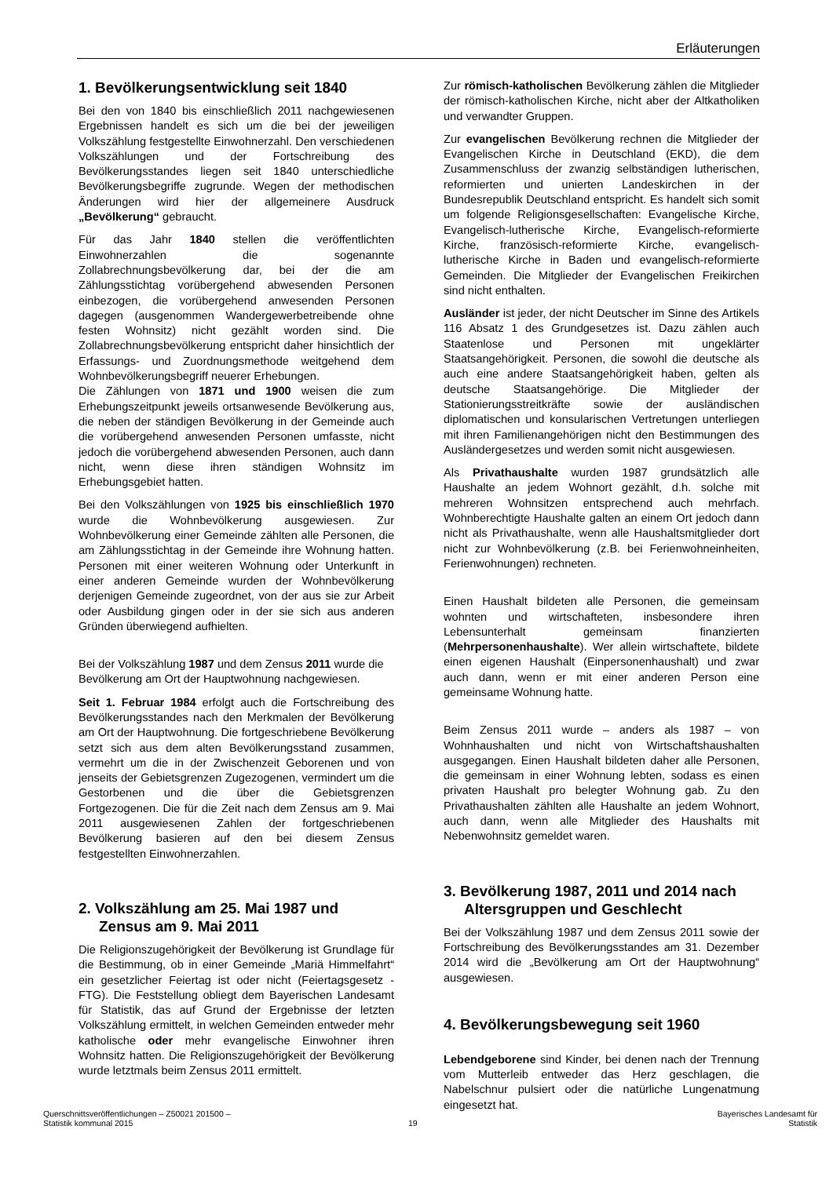Erläuterungen
1. Bevölkerungsentwicklung seit 1840
Bei den von 1840 bis einschließlich 2011 nachgewiesenen Ergebnissen handelt es sich um die bei der jeweiligen Volkszählung festgestellte Einwohnerzahl. Den verschiedenen Volkszählungen und der Fortschreibung des Bevölkerungsstandes liegen seit 1840 unterschiedliche Bevölkerungsbegriffe zugrunde. Wegen der methodischen Änderungen wird hier der allgemeinere Ausdruck „Bevölkerung“ gebraucht.
Für das Jahr 1840 stellen die veröffentlichten Einwohnerzahlen die sogenannte Zollabrechnungsbevölkerung dar, bei der die am Zählungsstichtag vorübergehend abwesenden Personen einbezogen, die vorübergehend anwesenden Personen dagegen (ausgenommen Wandergewerbetreibende ohne festen Wohnsitz) nicht gezählt worden sind. Die Zollabrechnungsbevölkerung entspricht daher hinsichtlich der Erfassungs- und Zuordnungsmethode weitgehend dem Wohnbevölkerungsbegriff neuerer Erhebungen.
Die Zählungen von 1871 und 1900 weisen die zum Erhebungszeitpunkt jeweils ortsanwesende Bevölkerung aus, die neben der ständigen Bevölkerung in der Gemeinde auch die vorübergehend anwesenden Personen umfasste, nicht jedoch die vorübergehend abwesenden Personen, auch dann nicht, wenn diese ihren ständigen Wohnsitz im Erhebungsgebiet hatten.
Bei den Volkszählungen von 1925 bis einschließlich 1970 wurde die Wohnbevölkerung ausgewiesen. Zur Wohnbevölkerung einer Gemeinde zählten alle Personen, die am Zählungsstichtag in der Gemeinde ihre Wohnung hatten. Personen mit einer weiteren Wohnung oder Unterkunft in einer anderen Gemeinde wurden der Wohnbevölkerung derjenigen Gemeinde zugeordnet, von der aus sie zur Arbeit oder Ausbildung gingen oder in der sie sich aus anderen Gründen überwiegend aufhielten.
Bei der Volkszählung 1987 und dem Zensus 2011 wurde die Bevölkerung am Ort der Hauptwohnung nachgewiesen.
Seit 1. Februar 1984 erfolgt auch die Fortschreibung des Bevölkerungsstandes nach den Merkmalen der Bevölkerung am Ort der Hauptwohnung. Die fortgeschriebene Bevölkerung setzt sich aus dem alten Bevölkerungsstand zusammen, vermehrt um die in der Zwischenzeit Geborenen und von jenseits der Gebietsgrenzen Zugezogenen, vermindert um die Gestorbenen und die über die Gebietsgrenzen Fortgezogenen. Die für die Zeit nach dem Zensus am 9. Mai 2011 ausgewiesenen Zahlen der fortgeschriebenen Bevölkerung basieren auf den bei diesem Zensus festgestellten Einwohnerzahlen.
2. Volkszählung am 25. Mai 1987 und Zensus am 9. Mai 2011
Die Religionszugehörigkeit der Bevölkerung ist Grundlage für die Bestimmung, ob in einer Gemeinde „Mariä Himmelfahrt“ ein gesetzlicher Feiertag ist oder nicht (Feiertagsgesetz - FTG). Die Feststellung obliegt dem Bayerischen Landesamt für Statistik, das auf Grund der Ergebnisse der letzten Volkszählung ermittelt, in welchen Gemeinden entweder mehr katholische oder mehr evangelische Einwohner ihren Wohnsitz hatten. Die Religionszugehörigkeit der Bevölkerung wurde letztmals beim Zensus 2011 ermittelt.
Zur römisch-katholischen Bevölkerung zählen die Mitglieder der römisch-katholischen Kirche, nicht aber der Altkatholiken und verwandter Gruppen.
Zur evangelischen Bevölkerung rechnen die Mitglieder der Evangelischen Kirche in Deutschland (EKD), die dem Zusammenschluss der zwanzig selbständigen lutherischen, reformierten und unierten Landeskirchen in der Bundesrepublik Deutschland entspricht. Es handelt sich somit um folgende Religionsgesellschaften: Evangelische Kirche, Evangelisch-lutherische Kirche, Evangelisch-reformierte Kirche, französisch-reformierte Kirche, evangelisch-lutherische Kirche in Baden und evangelisch-reformierte Gemeinden. Die Mitglieder der Evangelischen Freikirchen sind nicht enthalten.
Ausländer ist jeder, der nicht Deutscher im Sinne des Artikels 116 Absatz 1 des Grundgesetzes ist. Dazu zählen auch Staatenlose und Personen mit ungeklärter Staatsangehörigkeit. Personen, die sowohl die deutsche als auch eine andere Staatsangehörigkeit haben, gelten als deutsche Staatsangehörige. Die Mitglieder der Stationierungsstreitkräfte sowie der ausländischen diplomatischen und konsularischen Vertretungen unterliegen mit ihren Familienangehörigen nicht den Bestimmungen des Ausländergesetzes und werden somit nicht ausgewiesen.
Als Privathaushalte wurden 1987 grundsätzlich alle Haushalte an jedem Wohnort gezählt, d.h. solche mit mehreren Wohnsitzen entsprechend auch mehrfach. Wohnberechtigte Haushalte galten an einem Ort jedoch dann nicht als Privathaushalte, wenn alle Haushaltsmitglieder dort nicht zur Wohnbevölkerung (z.B. bei Ferienwohneinheiten, Ferienwohnungen) rechneten.
Einen Haushalt bildeten alle Personen, die gemeinsam wohnten und wirtschafteten, insbesondere ihren Lebensunterhalt gemeinsam finanzierten (Mehrpersonenhaushalte). Wer allein wirtschaftete, bildete einen eigenen Haushalt (Einpersonenhaushalt) und zwar auch dann, wenn er mit einer anderen Person eine gemeinsame Wohnung hatte.
Beim Zensus 2011 wurde – anders als 1987 – von Wohnhaushalten und nicht von Wirtschaftshaushalten ausgegangen. Einen Haushalt bildeten daher alle Personen, die gemeinsam in einer Wohnung lebten, sodass es einen privaten Haushalt pro belegter Wohnung gab. Zu den Privathaushalten zählten alle Haushalte an jedem Wohnort, auch dann, wenn alle Mitglieder des Haushalts mit Nebenwohnsitz gemeldet waren.
3. Bevölkerung 1987, 2011 und 2014 nach Altersgruppen und Geschlecht
Bei der Volkszählung 1987 und dem Zensus 2011 sowie der Fortschreibung des Bevölkerungsstandes am 31. Dezember 2014 wird die „Bevölkerung am Ort der Hauptwohnung“ ausgewiesen.
4. Bevölkerungsbewegung seit 1960
Lebendgeborene sind Kinder, bei denen nach der Trennung vom Mutterleib entweder das Herz geschlagen, die Nabelschnur pulsiert oder die natürliche Lungenatmung eingesetzt hat.
Querschnittsveröffentlichungen – Z50021 201500 –
Statistik kommunal 2015
19
Bayerisches Landesamt für
Statistik